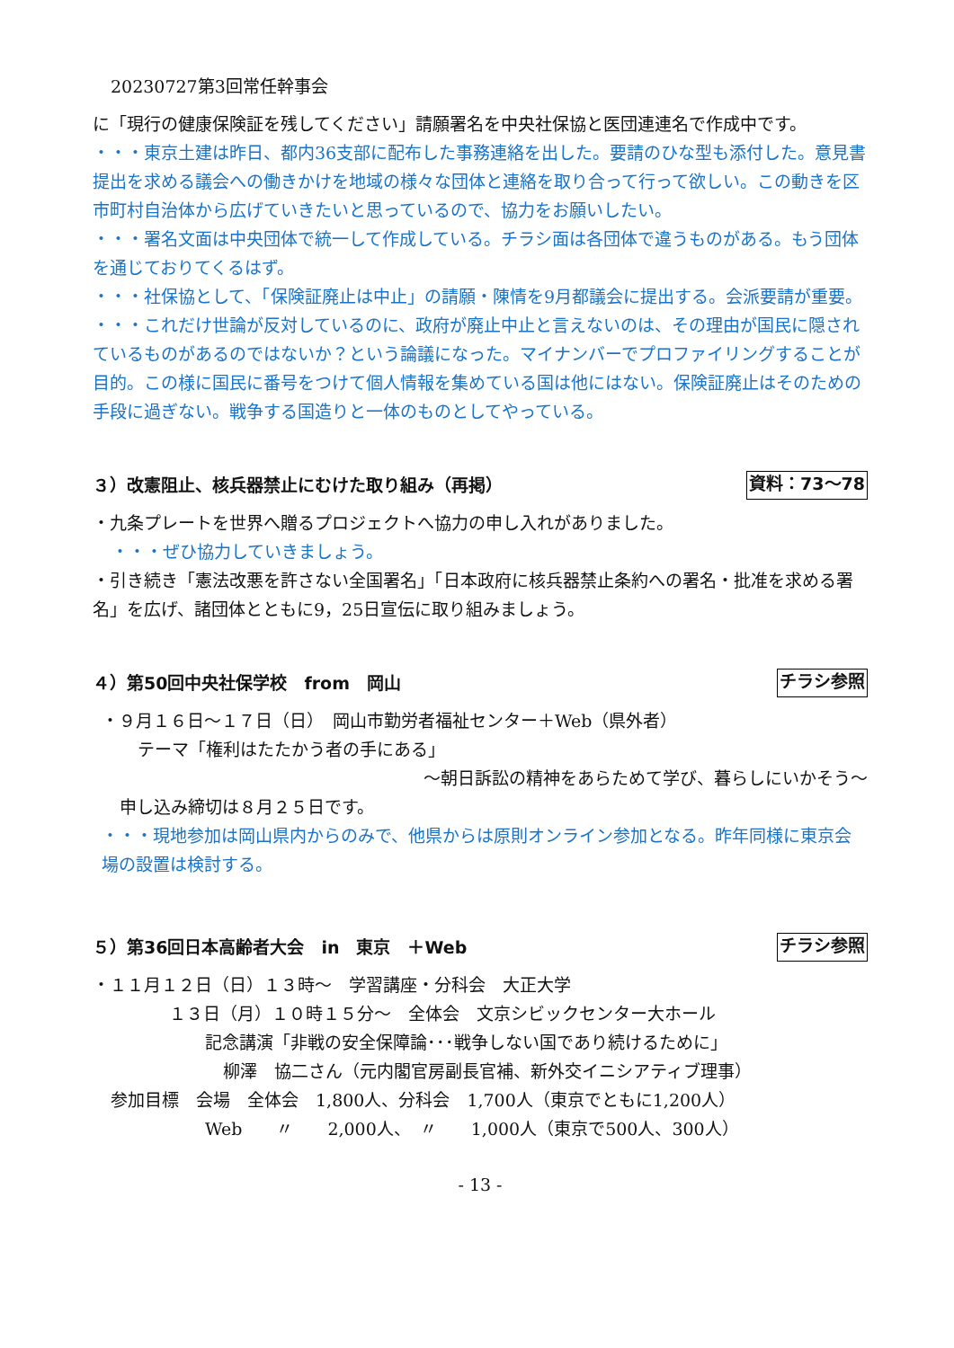20230727第3回常任幹事会
に「現行の健康保険証を残してください」請願署名を中央社保協と医団連連名で作成中です。
・・・東京土建は昨日、都内36支部に配布した事務連絡を出した。要請のひな型も添付した。意見書提出を求める議会への働きかけを地域の様々な団体と連絡を取り合って行って欲しい。この動きを区市町村自治体から広げていきたいと思っているので、協力をお願いしたい。
・・・署名文面は中央団体で統一して作成している。チラシ面は各団体で違うものがある。もう団体を通じておりてくるはず。
・・・社保協として、「保険証廃止は中止」の請願・陳情を9月都議会に提出する。会派要請が重要。
・・・これだけ世論が反対しているのに、政府が廃止中止と言えないのは、その理由が国民に隠されているものがあるのではないか？という論議になった。マイナンバーでプロファイリングすることが目的。この様に国民に番号をつけて個人情報を集めている国は他にはない。保険証廃止はそのための手段に過ぎない。戦争する国造りと一体のものとしてやっている。
３）改憲阻止、核兵器禁止にむけた取り組み（再掲） 資料：73～78
・九条プレートを世界へ贈るプロジェクトへ協力の申し入れがありました。
・・・ぜひ協力していきましょう。
・引き続き「憲法改悪を許さない全国署名」「日本政府に核兵器禁止条約への署名・批准を求める署名」を広げ、諸団体とともに9，25日宣伝に取り組みましょう。
４）第50回中央社保学校　from　岡山 チラシ参照
・９月１６日～１７日（日）　岡山市勤労者福祉センター＋Web（県外者）
テーマ「権利はたたかう者の手にある」
～朝日訴訟の精神をあらためて学び、暮らしにいかそう～
申し込み締切は８月２５日です。
・・・現地参加は岡山県内からのみで、他県からは原則オンライン参加となる。昨年同様に東京会場の設置は検討する。
５）第36回日本高齢者大会　in　東京　＋Web チラシ参照
・１１月１２日（日）１３時～　学習講座・分科会　大正大学
１３日（月）１０時１５分～　全体会　文京シビックセンター大ホール
記念講演「非戦の安全保障論･･･戦争しない国であり続けるために」
柳澤　協二さん（元内閣官房副長官補、新外交イニシアティブ理事）
参加目標　会場　全体会　1,800人、分科会　1,700人（東京でともに1,200人）
Web　　〃　　2,000人、　〃　　1,000人（東京で500人、300人）
- 13 -